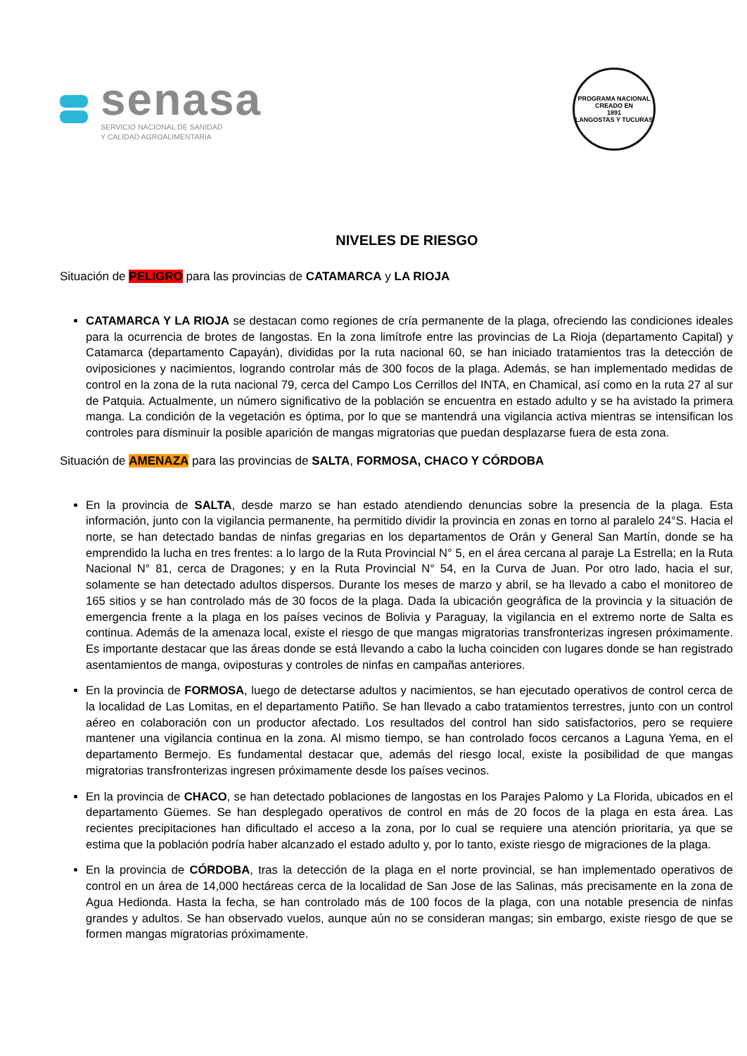senasa
SERVICIO NACIONAL DE SANIDAD
Y CALIDAD AGROALIMENTARIA
PROGRAMA NACIONAL
CREADO EN
1891
LANGOSTAS Y TUCURAS
NIVELES DE RIESGO
Situación de PELIGRO para las provincias de CATAMARCA y LA RIOJA
CATAMARCA Y LA RIOJA se destacan como regiones de cría permanente de la plaga, ofreciendo las condiciones ideales para la ocurrencia de brotes de langostas. En la zona limítrofe entre las provincias de La Rioja (departamento Capital) y Catamarca (departamento Capayán), divididas por la ruta nacional 60, se han iniciado tratamientos tras la detección de oviposiciones y nacimientos, logrando controlar más de 300 focos de la plaga. Además, se han implementado medidas de control en la zona de la ruta nacional 79, cerca del Campo Los Cerrillos del INTA, en Chamical, así como en la ruta 27 al sur de Patquia. Actualmente, un número significativo de la población se encuentra en estado adulto y se ha avistado la primera manga. La condición de la vegetación es óptima, por lo que se mantendrá una vigilancia activa mientras se intensifican los controles para disminuir la posible aparición de mangas migratorias que puedan desplazarse fuera de esta zona.
Situación de AMENAZA para las provincias de SALTA, FORMOSA, CHACO Y CÓRDOBA
En la provincia de SALTA, desde marzo se han estado atendiendo denuncias sobre la presencia de la plaga. Esta información, junto con la vigilancia permanente, ha permitido dividir la provincia en zonas en torno al paralelo 24°S. Hacia el norte, se han detectado bandas de ninfas gregarias en los departamentos de Orán y General San Martín, donde se ha emprendido la lucha en tres frentes: a lo largo de la Ruta Provincial N° 5, en el área cercana al paraje La Estrella; en la Ruta Nacional N° 81, cerca de Dragones; y en la Ruta Provincial N° 54, en la Curva de Juan. Por otro lado, hacia el sur, solamente se han detectado adultos dispersos. Durante los meses de marzo y abril, se ha llevado a cabo el monitoreo de 165 sitios y se han controlado más de 30 focos de la plaga. Dada la ubicación geográfica de la provincia y la situación de emergencia frente a la plaga en los países vecinos de Bolivia y Paraguay, la vigilancia en el extremo norte de Salta es continua. Además de la amenaza local, existe el riesgo de que mangas migratorias transfronterizas ingresen próximamente. Es importante destacar que las áreas donde se está llevando a cabo la lucha coinciden con lugares donde se han registrado asentamientos de manga, oviposturas y controles de ninfas en campañas anteriores.
En la provincia de FORMOSA, luego de detectarse adultos y nacimientos, se han ejecutado operativos de control cerca de la localidad de Las Lomitas, en el departamento Patiño. Se han llevado a cabo tratamientos terrestres, junto con un control aéreo en colaboración con un productor afectado. Los resultados del control han sido satisfactorios, pero se requiere mantener una vigilancia continua en la zona. Al mismo tiempo, se han controlado focos cercanos a Laguna Yema, en el departamento Bermejo. Es fundamental destacar que, además del riesgo local, existe la posibilidad de que mangas migratorias transfronterizas ingresen próximamente desde los países vecinos.
En la provincia de CHACO, se han detectado poblaciones de langostas en los Parajes Palomo y La Florida, ubicados en el departamento Güemes. Se han desplegado operativos de control en más de 20 focos de la plaga en esta área. Las recientes precipitaciones han dificultado el acceso a la zona, por lo cual se requiere una atención prioritaria, ya que se estima que la población podría haber alcanzado el estado adulto y, por lo tanto, existe riesgo de migraciones de la plaga.
En la provincia de CÓRDOBA, tras la detección de la plaga en el norte provincial, se han implementado operativos de control en un área de 14,000 hectáreas cerca de la localidad de San Jose de las Salinas, más precisamente en la zona de Agua Hedionda. Hasta la fecha, se han controlado más de 100 focos de la plaga, con una notable presencia de ninfas grandes y adultos. Se han observado vuelos, aunque aún no se consideran mangas; sin embargo, existe riesgo de que se formen mangas migratorias próximamente.